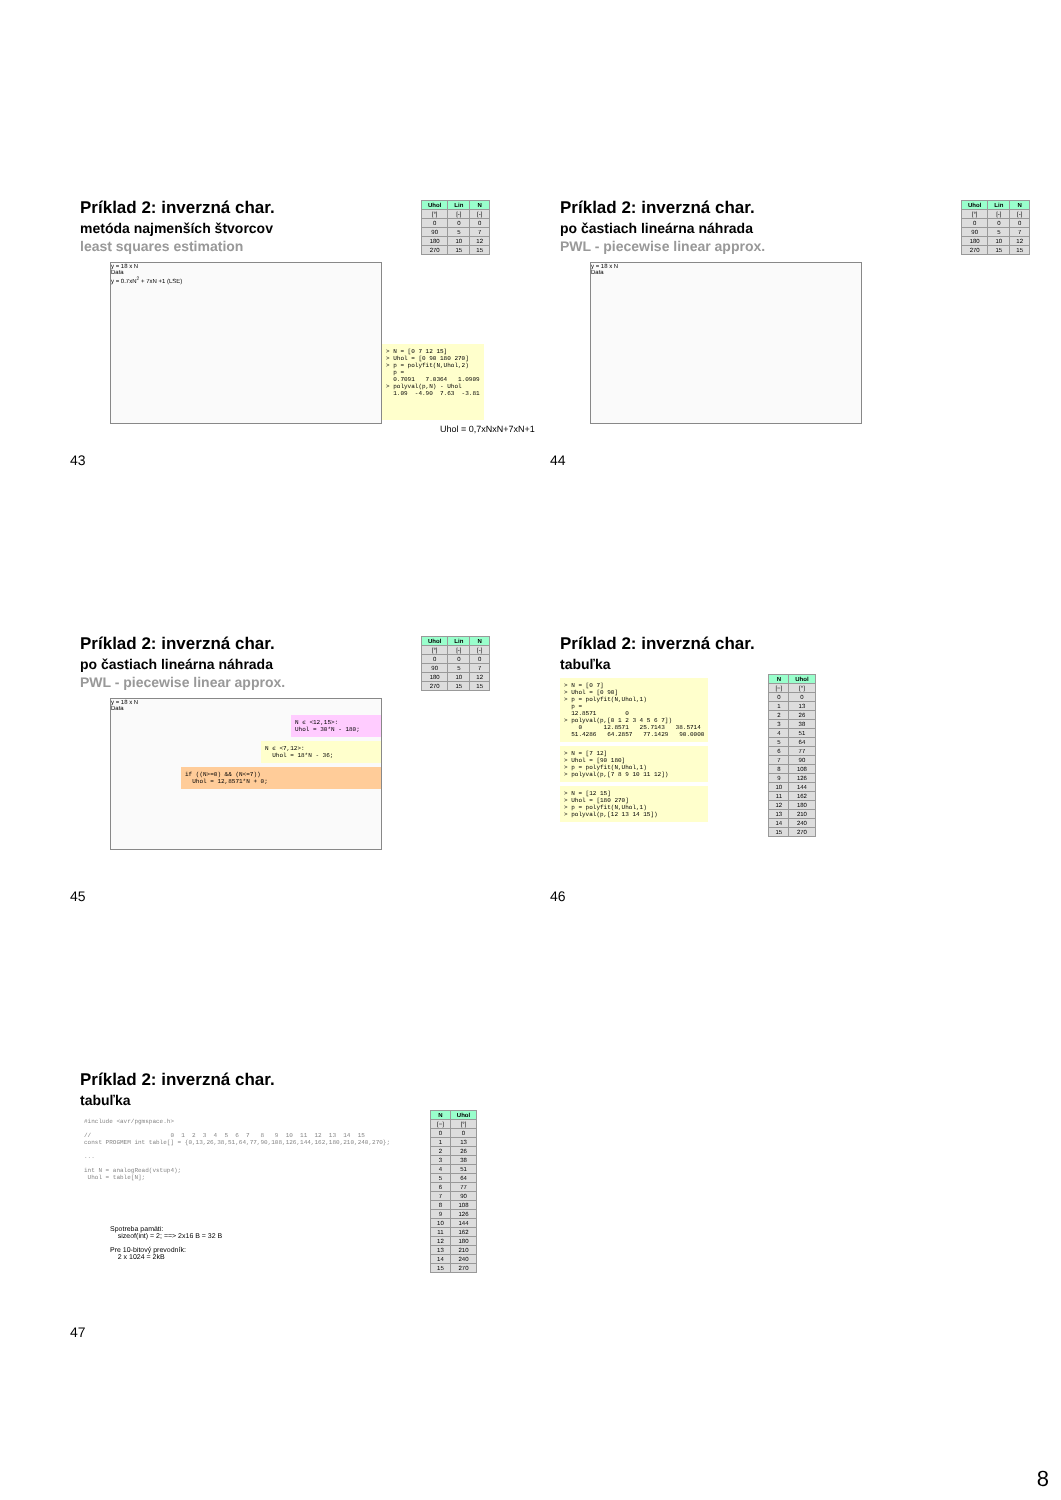Príklad 2: inverzná char.
metóda najmenších štvorcov
least squares estimation
| Uhol | Lin | N |
| --- | --- | --- |
| [°] | [-] | [-] |
| 0 | 0 | 0 |
| 90 | 5 | 7 |
| 180 | 10 | 12 |
| 270 | 15 | 15 |
y = 18 x N
Data
y = 0.7xN<sup>2</sup> + 7xN +1 (LSE)
> N = [0 7 12 15]
> Uhol = [0 90 180 270]
> p = polyfit(N,Uhol,2)
  p =
  0.7091   7.0364   1.0909
> polyval(p,N) - Uhol
  1.09  -4.90  7.63  -3.81
Uhol = 0,7xNxN+7xN+1
43
Príklad 2: inverzná char.
po častiach lineárna náhrada
PWL - piecewise linear approx.
| Uhol | Lin | N |
| --- | --- | --- |
| [°] | [-] | [-] |
| 0 | 0 | 0 |
| 90 | 5 | 7 |
| 180 | 10 | 12 |
| 270 | 15 | 15 |
y = 18 x N
Data
44
Príklad 2: inverzná char.
po častiach lineárna náhrada
PWL - piecewise linear approx.
| Uhol | Lin | N |
| --- | --- | --- |
| [°] | [-] | [-] |
| 0 | 0 | 0 |
| 90 | 5 | 7 |
| 180 | 10 | 12 |
| 270 | 15 | 15 |
y = 18 x N
Data
N ϵ <12,15>:
Uhol = 30*N - 180;
N ϵ <7,12>:
  Uhol = 18*N - 36;
if ((N>=0) && (N<=7))
  Uhol = 12,8571*N + 0;
45
Príklad 2: inverzná char.
tabuľka
> N = [0 7]
> Uhol = [0 90]
> p = polyfit(N,Uhol,1)
  p =
  12.8571        0
> polyval(p,[0 1 2 3 4 5 6 7])
    0      12.8571   25.7143   38.5714
  51.4286   64.2857   77.1429   90.0000
> N = [7 12]
> Uhol = [90 180]
> p = polyfit(N,Uhol,1)
> polyval(p,[7 8 9 10 11 12])
> N = [12 15]
> Uhol = [180 270]
> p = polyfit(N,Uhol,1)
> polyval(p,[12 13 14 15])
| N | Uhol |
| --- | --- |
| [−] | [°] |
| 0 | 0 |
| 1 | 13 |
| 2 | 26 |
| 3 | 38 |
| 4 | 51 |
| 5 | 64 |
| 6 | 77 |
| 7 | 90 |
| 8 | 108 |
| 9 | 126 |
| 10 | 144 |
| 11 | 162 |
| 12 | 180 |
| 13 | 210 |
| 14 | 240 |
| 15 | 270 |
46
Príklad 2: inverzná char.
tabuľka
#include <avr/pgmspace.h>

//                      0  1  2  3  4  5  6  7   8   9  10  11  12  13  14  15
const PROGMEM int table[] = {0,13,26,38,51,64,77,90,108,126,144,162,180,210,240,270};

...

int N = analogRead(vstup4);
 Uhol = table[N];
Spotreba pamäti:
sizeof(int) = 2; ==> 2x16 B = 32 B
Pre 10-bitový prevodník:
2 x 1024 = 2kB
| N | Uhol |
| --- | --- |
| [−] | [°] |
| 0 | 0 |
| 1 | 13 |
| 2 | 26 |
| 3 | 38 |
| 4 | 51 |
| 5 | 64 |
| 6 | 77 |
| 7 | 90 |
| 8 | 108 |
| 9 | 126 |
| 10 | 144 |
| 11 | 162 |
| 12 | 180 |
| 13 | 210 |
| 14 | 240 |
| 15 | 270 |
47
8